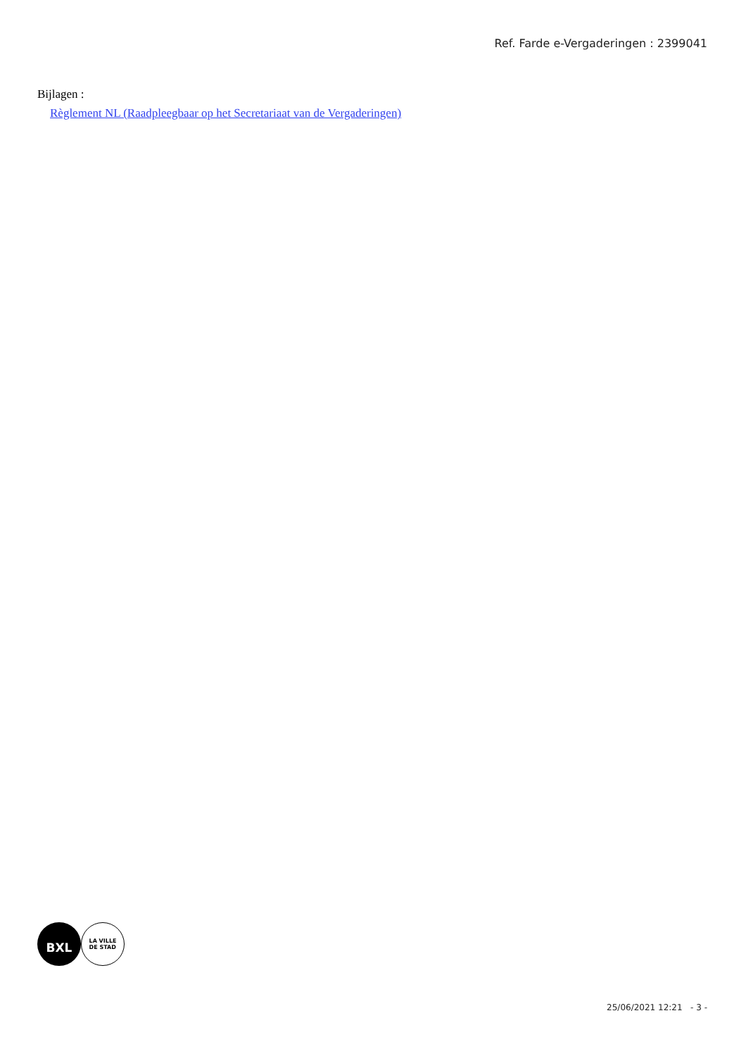Ref. Farde e-Vergaderingen : 2399041
Bijlagen :
Règlement NL (Raadpleegbaar op het Secretariaat van de Vergaderingen)
BXL
LA VILLE
DE STAD
25/06/2021 12:21 - 3 -